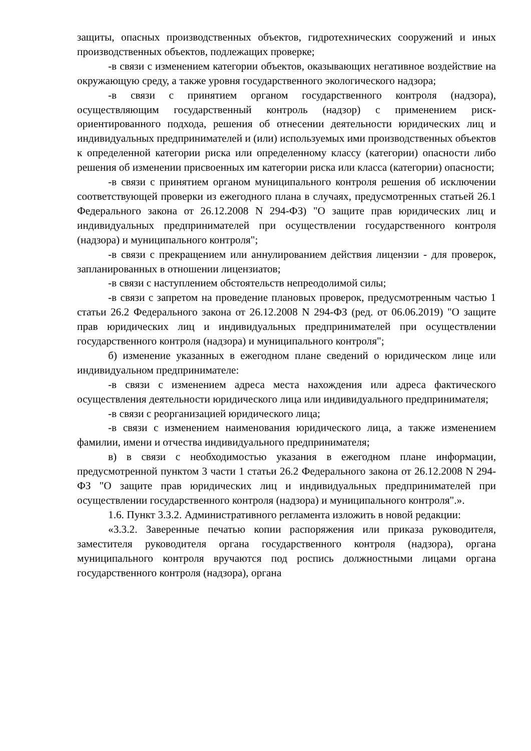защиты, опасных производственных объектов, гидротехнических сооружений и иных производственных объектов, подлежащих проверке;
-в связи с изменением категории объектов, оказывающих негативное воздействие на окружающую среду, а также уровня государственного экологического надзора;
-в связи с принятием органом государственного контроля (надзора), осуществляющим государственный контроль (надзор) с применением риск-ориентированного подхода, решения об отнесении деятельности юридических лиц и индивидуальных предпринимателей и (или) используемых ими производственных объектов к определенной категории риска или определенному классу (категории) опасности либо решения об изменении присвоенных им категории риска или класса (категории) опасности;
-в связи с принятием органом муниципального контроля решения об исключении соответствующей проверки из ежегодного плана в случаях, предусмотренных статьей 26.1 Федерального закона от 26.12.2008 N 294-ФЗ) "О защите прав юридических лиц и индивидуальных предпринимателей при осуществлении государственного контроля (надзора) и муниципального контроля";
-в связи с прекращением или аннулированием действия лицензии - для проверок, запланированных в отношении лицензиатов;
-в связи с наступлением обстоятельств непреодолимой силы;
-в связи с запретом на проведение плановых проверок, предусмотренным частью 1 статьи 26.2 Федерального закона от 26.12.2008 N 294-ФЗ (ред. от 06.06.2019) "О защите прав юридических лиц и индивидуальных предпринимателей при осуществлении государственного контроля (надзора) и муниципального контроля";
б) изменение указанных в ежегодном плане сведений о юридическом лице или индивидуальном предпринимателе:
-в связи с изменением адреса места нахождения или адреса фактического осуществления деятельности юридического лица или индивидуального предпринимателя;
-в связи с реорганизацией юридического лица;
-в связи с изменением наименования юридического лица, а также изменением фамилии, имени и отчества индивидуального предпринимателя;
в) в связи с необходимостью указания в ежегодном плане информации, предусмотренной пунктом 3 части 1 статьи 26.2 Федерального закона от 26.12.2008 N 294-ФЗ "О защите прав юридических лиц и индивидуальных предпринимателей при осуществлении государственного контроля (надзора) и муниципального контроля".».
1.6. Пункт 3.3.2. Административного регламента изложить в новой редакции:
«3.3.2. Заверенные печатью копии распоряжения или приказа руководителя, заместителя руководителя органа государственного контроля (надзора), органа муниципального контроля вручаются под роспись должностными лицами органа государственного контроля (надзора), органа